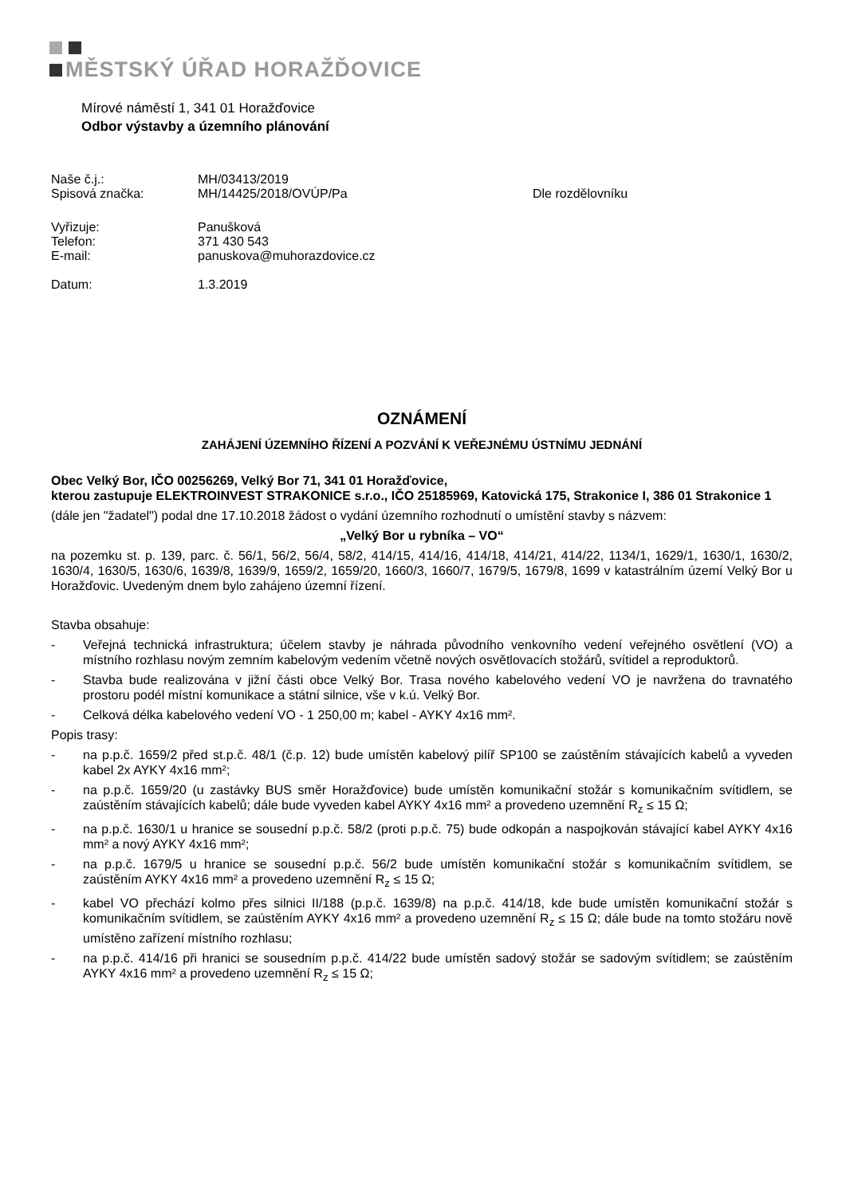MĚSTSKÝ ÚŘAD HORAŽĎOVICE
Mírové náměstí 1, 341 01 Horažďovice
Odbor výstavby a územního plánování
| Naše č.j.: | MH/03413/2019 | |
| Spisová značka: | MH/14425/2018/OVÚP/Pa | Dle rozdělovníku |
| Vyřizuje: | Panušková | |
| Telefon: | 371 430 543 | |
| E-mail: | panuskova@muhorazdovice.cz | |
| Datum: | 1.3.2019 | |
OZNÁMENÍ
ZAHÁJENÍ ÚZEMNÍHO ŘÍZENÍ A POZVÁNÍ K VEŘEJNÉMU ÚSTNÍMU JEDNÁNÍ
Obec Velký Bor, IČO 00256269, Velký Bor 71, 341 01 Horažďovice,
kterou zastupuje ELEKTROINVEST STRAKONICE s.r.o., IČO 25185969, Katovická 175, Strakonice I, 386 01 Strakonice 1
(dále jen "žadatel") podal dne 17.10.2018 žádost o vydání územního rozhodnutí o umístění stavby s názvem:
„Velký Bor u rybníka – VO“
na pozemku st. p. 139, parc. č. 56/1, 56/2, 56/4, 58/2, 414/15, 414/16, 414/18, 414/21, 414/22, 1134/1, 1629/1, 1630/1, 1630/2, 1630/4, 1630/5, 1630/6, 1639/8, 1639/9, 1659/2, 1659/20, 1660/3, 1660/7, 1679/5, 1679/8, 1699 v katastrálním území Velký Bor u Horažďovic. Uvedeným dnem bylo zahájeno územní řízení.
Stavba obsahuje:
- Veřejná technická infrastruktura; účelem stavby je náhrada původního venkovního vedení veřejného osvětlení (VO) a místního rozhlasu novým zemním kabelovým vedením včetně nových osvětlovacích stožárů, svítidel a reproduktorů.
- Stavba bude realizována v jižní části obce Velký Bor. Trasa nového kabelového vedení VO je navržena do travnatého prostoru podél místní komunikace a státní silnice, vše v k.ú. Velký Bor.
- Celková délka kabelového vedení VO - 1 250,00 m; kabel - AYKY 4x16 mm².
Popis trasy:
- na p.p.č. 1659/2 před st.p.č. 48/1 (č.p. 12) bude umístěn kabelový pilíř SP100 se zaústěním stávajících kabelů a vyveden kabel 2x AYKY 4x16 mm²;
- na p.p.č. 1659/20 (u zastávky BUS směr Horažďovice) bude umístěn komunikační stožár s komunikačním svítidlem, se zaústěním stávajících kabelů; dále bude vyveden kabel AYKY 4x16 mm² a provedeno uzemnění R<sub>z</sub> ≤ 15 Ω;
- na p.p.č. 1630/1 u hranice se sousední p.p.č. 58/2 (proti p.p.č. 75) bude odkopán a naspojkován stávající kabel AYKY 4x16 mm² a nový AYKY 4x16 mm²;
- na p.p.č. 1679/5 u hranice se sousední p.p.č. 56/2 bude umístěn komunikační stožár s komunikačním svítidlem, se zaústěním AYKY 4x16 mm² a provedeno uzemnění R<sub>z</sub> ≤ 15 Ω;
- kabel VO přechází kolmo přes silnici II/188 (p.p.č. 1639/8) na p.p.č. 414/18, kde bude umístěn komunikační stožár s komunikačním svítidlem, se zaústěním AYKY 4x16 mm² a provedeno uzemnění R<sub>z</sub> ≤ 15 Ω; dále bude na tomto stožáru nově umístěno zařízení místního rozhlasu;
- na p.p.č. 414/16 při hranici se sousedním p.p.č. 414/22 bude umístěn sadový stožár se sadovým svítidlem; se zaústěním AYKY 4x16 mm² a provedeno uzemnění R<sub>z</sub> ≤ 15 Ω;